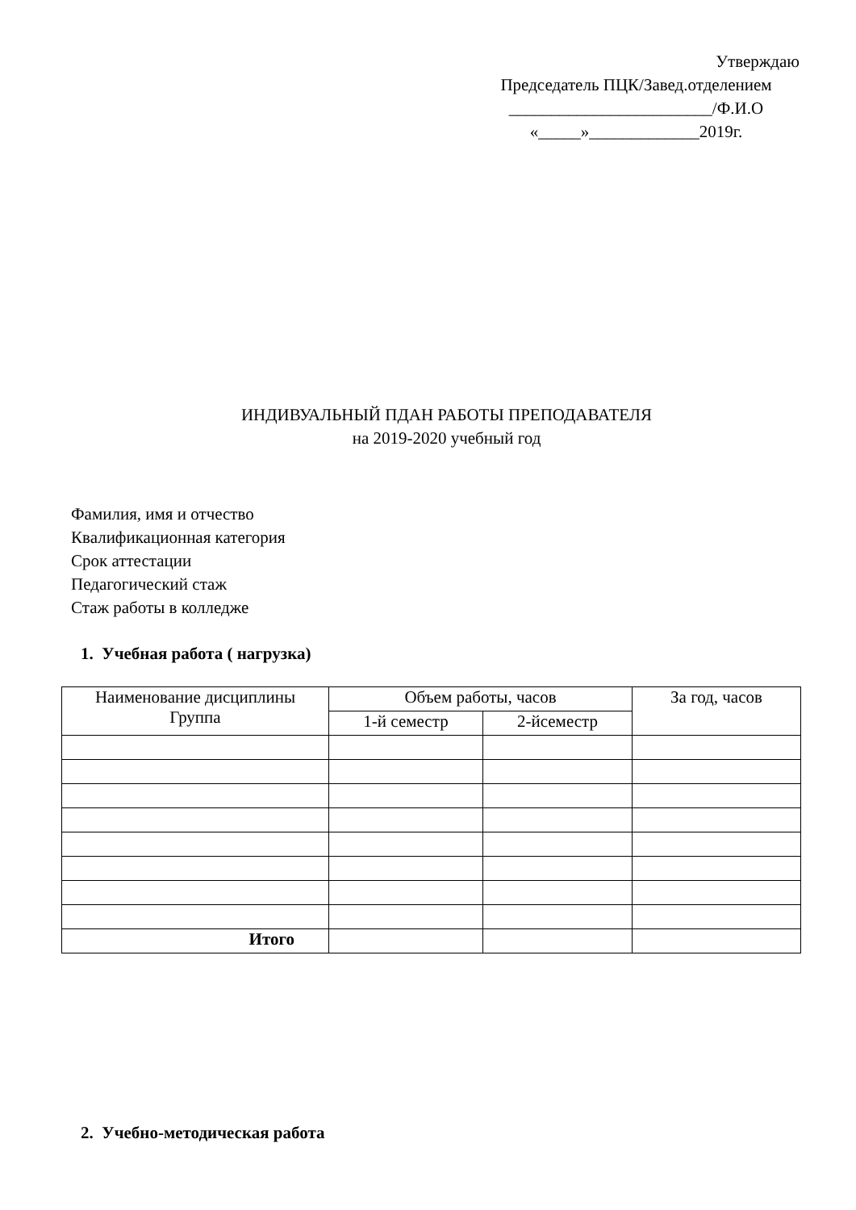Утверждаю
Председатель ПЦК/Завед.отделением
________________________/Ф.И.О
«_____»_____________2019г.
ИНДИВУАЛЬНЫЙ ПДАН РАБОТЫ ПРЕПОДАВАТЕЛЯ
на 2019-2020 учебный год
Фамилия, имя и отчество
Квалификационная категория
Срок аттестации
Педагогический стаж
Стаж работы в колледже
1. Учебная работа ( нагрузка)
| Наименование дисциплины Группа | Объем работы, часов | | За год, часов |
| --- | --- | --- | --- |
| | 1-й семестр | 2-йсеместр | |
| Итого | | | |
2. Учебно-методическая работа